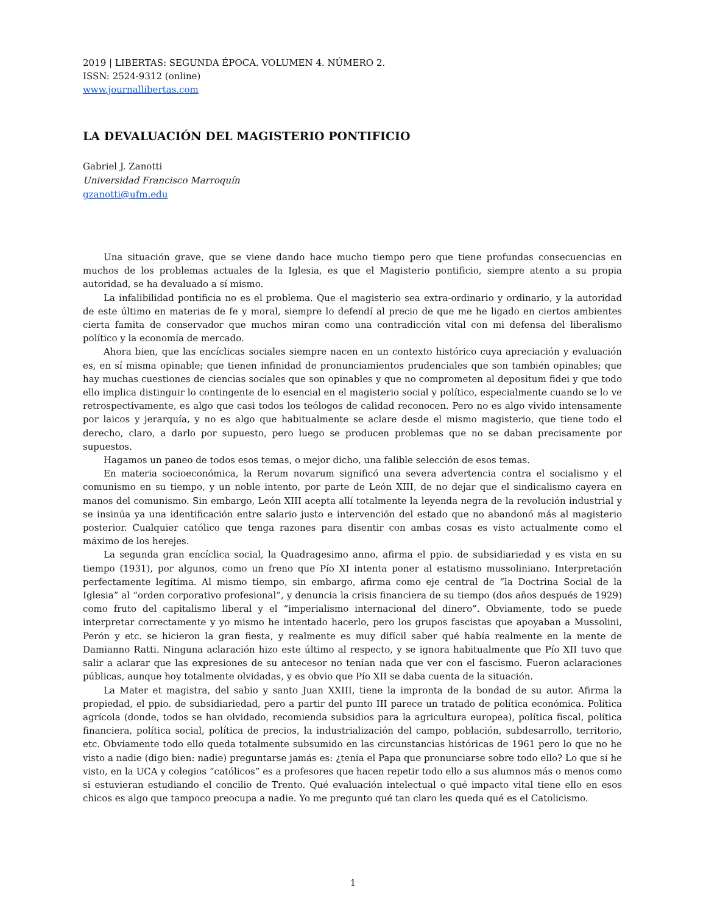2019 | LIBERTAS: SEGUNDA ÉPOCA. VOLUMEN 4. NÚMERO 2.
ISSN: 2524-9312 (online)
www.journallibertas.com
LA DEVALUACIÓN DEL MAGISTERIO PONTIFICIO
Gabriel J. Zanotti
Universidad Francisco Marroquín
gzanotti@ufm.edu
Una situación grave, que se viene dando hace mucho tiempo pero que tiene profundas consecuencias en muchos de los problemas actuales de la Iglesia, es que el Magisterio pontificio, siempre atento a su propia autoridad, se ha devaluado a sí mismo.
La infalibilidad pontificia no es el problema. Que el magisterio sea extra-ordinario y ordinario, y la autoridad de este último en materias de fe y moral, siempre lo defendí al precio de que me he ligado en ciertos ambientes cierta famita de conservador que muchos miran como una contradicción vital con mi defensa del liberalismo político y la economía de mercado.
Ahora bien, que las encíclicas sociales siempre nacen en un contexto histórico cuya apreciación y evaluación es, en sí misma opinable; que tienen infinidad de pronunciamientos prudenciales que son también opinables; que hay muchas cuestiones de ciencias sociales que son opinables y que no comprometen al depositum fidei y que todo ello implica distinguir lo contingente de lo esencial en el magisterio social y político, especialmente cuando se lo ve retrospectivamente, es algo que casi todos los teólogos de calidad reconocen. Pero no es algo vivido intensamente por laicos y jerarquía, y no es algo que habitualmente se aclare desde el mismo magisterio, que tiene todo el derecho, claro, a darlo por supuesto, pero luego se producen problemas que no se daban precisamente por supuestos.
Hagamos un paneo de todos esos temas, o mejor dicho, una falible selección de esos temas.
En materia socioeconómica, la Rerum novarum significó una severa advertencia contra el socialismo y el comunismo en su tiempo, y un noble intento, por parte de León XIII, de no dejar que el sindicalismo cayera en manos del comunismo. Sin embargo, León XIII acepta allí totalmente la leyenda negra de la revolución industrial y se insinúa ya una identificación entre salario justo e intervención del estado que no abandonó más al magisterio posterior. Cualquier católico que tenga razones para disentir con ambas cosas es visto actualmente como el máximo de los herejes.
La segunda gran encíclica social, la Quadragesimo anno, afirma el ppio. de subsidiariedad y es vista en su tiempo (1931), por algunos, como un freno que Pío XI intenta poner al estatismo mussoliniano. Interpretación perfectamente legítima. Al mismo tiempo, sin embargo, afirma como eje central de “la Doctrina Social de la Iglesia” al “orden corporativo profesional”, y denuncia la crisis financiera de su tiempo (dos años después de 1929) como fruto del capitalismo liberal y el “imperialismo internacional del dinero”. Obviamente, todo se puede interpretar correctamente y yo mismo he intentado hacerlo, pero los grupos fascistas que apoyaban a Mussolini, Perón y etc. se hicieron la gran fiesta, y realmente es muy difícil saber qué había realmente en la mente de Damianno Ratti. Ninguna aclaración hizo este último al respecto, y se ignora habitualmente que Pío XII tuvo que salir a aclarar que las expresiones de su antecesor no tenían nada que ver con el fascismo. Fueron aclaraciones públicas, aunque hoy totalmente olvidadas, y es obvio que Pío XII se daba cuenta de la situación.
La Mater et magistra, del sabio y santo Juan XXIII, tiene la impronta de la bondad de su autor. Afirma la propiedad, el ppio. de subsidiariedad, pero a partir del punto III parece un tratado de política económica. Política agrícola (donde, todos se han olvidado, recomienda subsidios para la agricultura europea), política fiscal, política financiera, política social, política de precios, la industrialización del campo, población, subdesarrollo, territorio, etc. Obviamente todo ello queda totalmente subsumido en las circunstancias históricas de 1961 pero lo que no he visto a nadie (digo bien: nadie) preguntarse jamás es: ¿tenía el Papa que pronunciarse sobre todo ello? Lo que sí he visto, en la UCA y colegios “católicos” es a profesores que hacen repetir todo ello a sus alumnos más o menos como si estuvieran estudiando el concilio de Trento. Qué evaluación intelectual o qué impacto vital tiene ello en esos chicos es algo que tampoco preocupa a nadie. Yo me pregunto qué tan claro les queda qué es el Catolicismo.
1